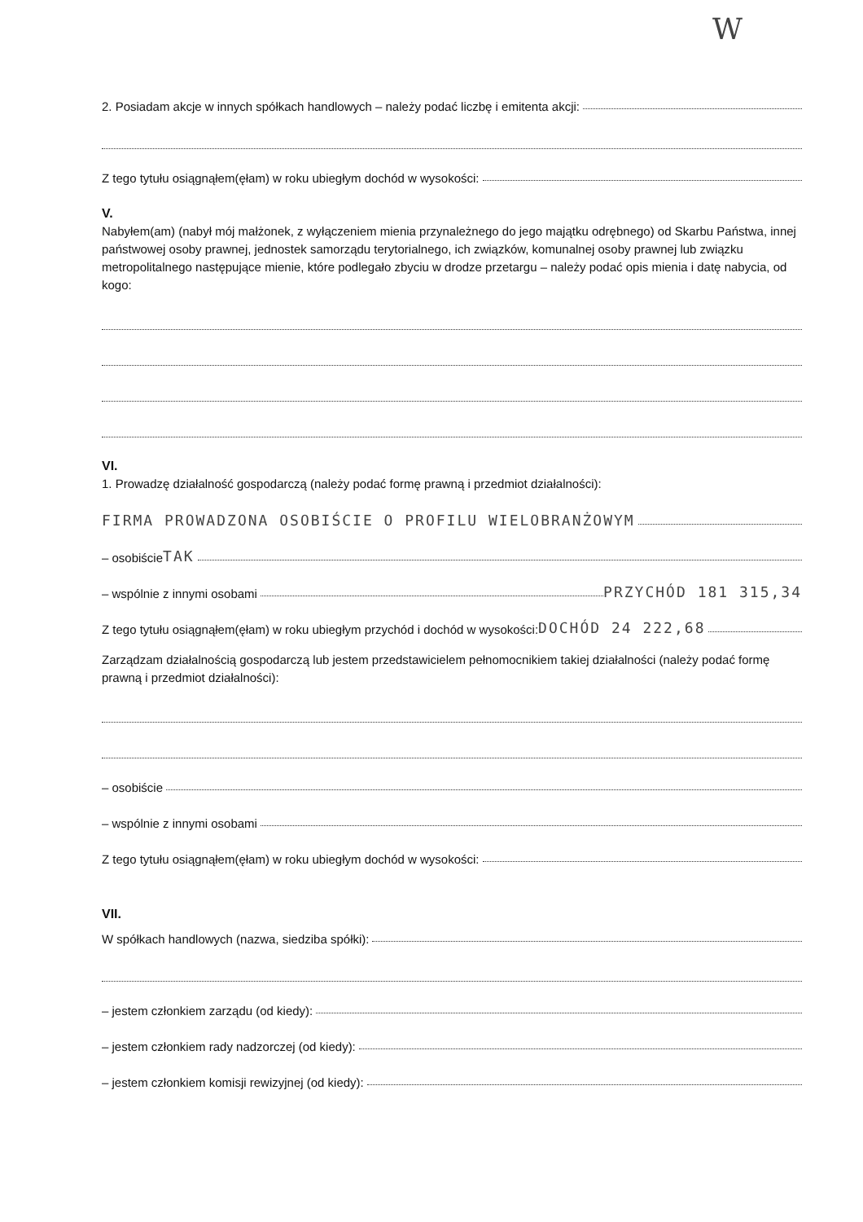W
2. Posiadam akcje w innych spółkach handlowych – należy podać liczbę i emitenta akcji:
Z tego tytułu osiągnąłem(ęłam) w roku ubiegłym dochód w wysokości:
V.
Nabyłem(am) (nabył mój małżonek, z wyłączeniem mienia przynależnego do jego majątku odrębnego) od Skarbu Państwa, innej państwowej osoby prawnej, jednostek samorządu terytorialnego, ich związków, komunalnej osoby prawnej lub związku metropolitalnego następujące mienie, które podlegało zbyciu w drodze przetargu – należy podać opis mienia i datę nabycia, od kogo:
VI.
1. Prowadzę działalność gospodarczą (należy podać formę prawną i przedmiot działalności):
FIRMA PROWADZONA OSOBIŚCIE O PROFILU WIELOBRANŻOWYM
– osobiście TAK
– wspólnie z innymi osobami PRZYCHÓD 181 315,34
Z tego tytułu osiągnąłem(ęłam) w roku ubiegłym przychód i dochód w wysokości: DOCHÓD 24 222,68
Zarządzam działalnością gospodarczą lub jestem przedstawicielem pełnomocnikiem takiej działalności (należy podać formę prawną i przedmiot działalności):
– osobiście
– wspólnie z innymi osobami
Z tego tytułu osiągnąłem(ęłam) w roku ubiegłym dochód w wysokości:
VII.
W spółkach handlowych (nazwa, siedziba spółki):
– jestem członkiem zarządu (od kiedy):
– jestem członkiem rady nadzorczej (od kiedy):
– jestem członkiem komisji rewizyjnej (od kiedy):